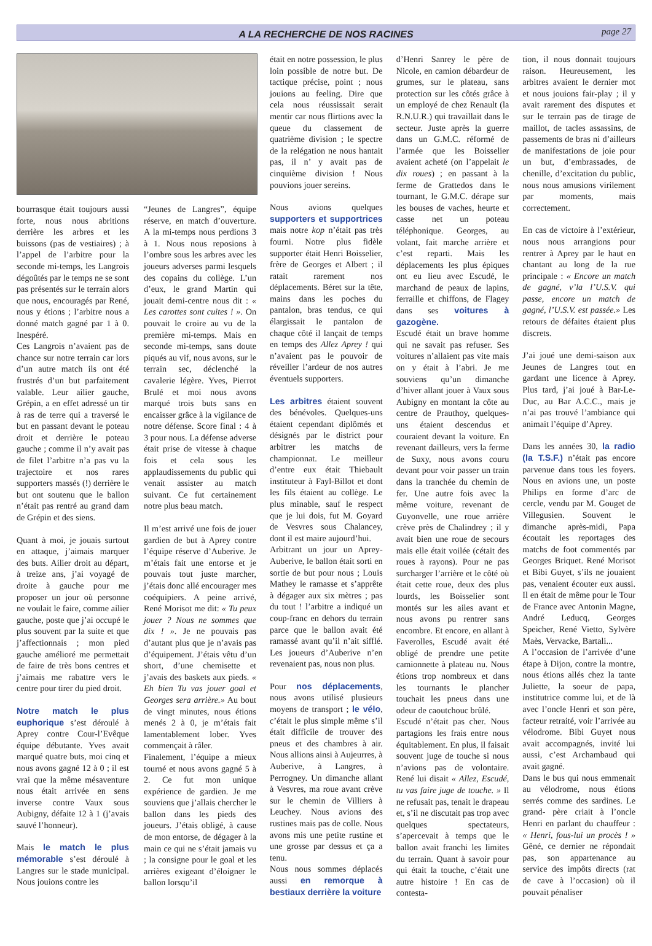A LA RECHERCHE DE NOS RACINES
page 27
bourrasque était toujours aussi forte, nous nous abritions derrière les arbres et les buissons (pas de vestiaires) ; à l’appel de l’arbitre pour la seconde mi-temps, les Langrois dégoûtés par le temps ne se sont pas présentés sur le terrain alors que nous, encouragés par René, nous y étions ; l’arbitre nous a donné match gagné par 1 à 0. Inespéré.
Ces Langrois n’avaient pas de chance sur notre terrain car lors d’un autre match ils ont été frustrés d’un but parfaitement valable. Leur ailier gauche, Grépin, a en effet adressé un tir à ras de terre qui a traversé le but en passant devant le poteau droit et derrière le poteau gauche ; comme il n’y avait pas de filet l’arbitre n’a pas vu la trajectoire et nos rares supporters massés (!) derrière le but ont soutenu que le ballon n’était pas rentré au grand dam de Grépin et des siens.
Quant à moi, je jouais surtout en attaque, j’aimais marquer des buts. Ailier droit au départ, à treize ans, j’ai voyagé de droite à gauche pour me proposer un jour où personne ne voulait le faire, comme ailier gauche, poste que j’ai occupé le plus souvent par la suite et que j’affectionnais ; mon pied gauche amélioré me permettait de faire de très bons centres et j’aimais me rabattre vers le centre pour tirer du pied droit.
Notre match le plus euphorique s’est déroulé à Aprey contre Cour-l’Evêque équipe débutante. Yves avait marqué quatre buts, moi cinq et nous avons gagné 12 à 0 ; il est vrai que la même mésaventure nous était arrivée en sens inverse contre Vaux sous Aubigny, défaite 12 à 1 (j’avais sauvé l’honneur).
Mais le match le plus mémorable s’est déroulé à Langres sur le stade municipal. Nous jouions contre les
“Jeunes de Langres”, équipe réserve, en match d’ouverture. A la mi-temps nous perdions 3 à 1. Nous nous reposions à l’ombre sous les arbres avec les joueurs adverses parmi lesquels des copains du collège. L’un d’eux, le grand Martin qui jouait demi-centre nous dit : « Les carottes sont cuites ! ». On pouvait le croire au vu de la première mi-temps. Mais en seconde mi-temps, sans doute piqués au vif, nous avons, sur le terrain sec, déclenché la cavalerie légère. Yves, Pierrot Brulé et moi nous avons marqué trois buts sans en encaisser grâce à la vigilance de notre défense. Score final : 4 à 3 pour nous. La défense adverse était prise de vitesse à chaque fois et cela sous les applaudissements du public qui venait assister au match suivant. Ce fut certainement notre plus beau match.
Il m’est arrivé une fois de jouer gardien de but à Aprey contre l’équipe réserve d’Auberive. Je m’étais fait une entorse et je pouvais tout juste marcher, j’étais donc allé encourager mes coéquipiers. A peine arrivé, René Morisot me dit: « Tu peux jouer ? Nous ne sommes que dix ! ». Je ne pouvais pas d’autant plus que je n’avais pas d’équipement. J’étais vêtu d’un short, d’une chemisette et j’avais des baskets aux pieds. « Eh bien Tu vas jouer goal et Georges sera arrière.» Au bout de vingt minutes, nous étions menés 2 à 0, je m’étais fait lamentablement lober. Yves commençait à râler.
Finalement, l’équipe a mieux tourné et nous avons gagné 5 à 2. Ce fut mon unique expérience de gardien. Je me souviens que j’allais chercher le ballon dans les pieds des joueurs. J’étais obligé, à cause de mon entorse, de dégager à la main ce qui ne s’était jamais vu ; la consigne pour le goal et les arrières exigeant d’éloigner le ballon lorsqu’il
était en notre possession, le plus loin possible de notre but. De tactique précise, point ; nous jouions au feeling. Dire que cela nous réussissait serait mentir car nous flirtions avec la queue du classement de quatrième division ; le spectre de la relégation ne nous hantait pas, il n’ y avait pas de cinquième division ! Nous pouvions jouer sereins.
Nous avions quelques supporters et supportrices mais notre kop n’était pas très fourni. Notre plus fidèle supporter était Henri Boisselier, frère de Georges et Albert ; il ratait rarement nos déplacements. Béret sur la tête, mains dans les poches du pantalon, bras tendus, ce qui élargissait le pantalon de chaque côté il lançait de temps en temps des Allez Aprey ! qui n’avaient pas le pouvoir de réveiller l’ardeur de nos autres éventuels supporters.
Les arbitres étaient souvent des bénévoles. Quelques-uns étaient cependant diplômés et désignés par le district pour arbitrer les matchs de championnat. Le meilleur d’entre eux était Thiebault instituteur à Fayl-Billot et dont les fils étaient au collège. Le plus minable, sauf le respect que je lui dois, fut M. Goyard de Vesvres sous Chalancey, dont il est maire aujourd’hui.
Arbitrant un jour un Aprey-Auberive, le ballon était sorti en sortie de but pour nous ; Louis Mathey le ramasse et s’apprête à dégager aux six mètres ; pas du tout ! l’arbitre a indiqué un coup-franc en dehors du terrain parce que le ballon avait été ramassé avant qu’il n’ait sifflé. Les joueurs d’Auberive n’en revenaient pas, nous non plus.
Pour nos déplacements, nous avons utilisé plusieurs moyens de transport ; le vélo, c’était le plus simple même s’il était difficile de trouver des pneus et des chambres à air. Nous allions ainsi à Aujeurres, à Auberive, à Langres, à Perrogney. Un dimanche allant à Vesvres, ma roue avant crève sur le chemin de Villiers à Leuchey. Nous avions des rustines mais pas de colle. Nous avons mis une petite rustine et une grosse par dessus et ça a tenu.
Nous nous sommes déplacés aussi en remorque à bestiaux derrière la voiture
d’Henri Sanrey le père de Nicole, en camion débardeur de grumes, sur le plateau, sans protection sur les côtés grâce à un employé de chez Renault (la R.N.U.R.) qui travaillait dans le secteur. Juste après la guerre dans un G.M.C. réformé de l’armée que les Boisselier avaient acheté (on l’appelait le dix roues) ; en passant à la ferme de Grattedos dans le tournant, le G.M.C. dérape sur les bouses de vaches, heurte et casse net un poteau téléphonique. Georges, au volant, fait marche arrière et c’est reparti. Mais les déplacements les plus épiques ont eu lieu avec Escudé, le marchand de peaux de lapins, ferraille et chiffons, de Flagey dans ses voitures à gazogène.
Escudé était un brave homme qui ne savait pas refuser. Ses voitures n’allaient pas vite mais on y était à l’abri. Je me souviens qu’un dimanche d’hiver allant jouer à Vaux sous Aubigny en montant la côte au centre de Prauthoy, quelques-uns étaient descendus et couraient devant la voiture. En revenant dailleurs, vers la ferme de Suxy, nous avons couru devant pour voir passer un train dans la tranchée du chemin de fer. Une autre fois avec la même voiture, revenant de Guyonvelle, une roue arrière crève près de Chalindrey ; il y avait bien une roue de secours mais elle était voilée (cétait des roues à rayons). Pour ne pas surcharger l’arrière et le côté où était cette roue, deux des plus lourds, les Boisselier sont montés sur les ailes avant et nous avons pu rentrer sans encombre. Et encore, en allant à Faverolles, Escudé avait été obligé de prendre une petite camionnette à plateau nu. Nous étions trop nombreux et dans les tournants le plancher touchait les pneus dans une odeur de caoutchouc brûlé.
Escudé n’était pas cher. Nous partagions les frais entre nous équitablement. En plus, il faisait souvent juge de touche si nous n’avions pas de volontaire. René lui disait « Allez, Escudé, tu vas faire juge de touche. » Il ne refusait pas, tenait le drapeau et, s’il ne discutait pas trop avec quelques spectateurs, s’apercevait à temps que le ballon avait franchi les limites du terrain. Quant à savoir pour qui était la touche, c’était une autre histoire ! En cas de contesta-
tion, il nous donnait toujours raison. Heureusement, les arbitres avaient le dernier mot et nous jouions fair-play ; il y avait rarement des disputes et sur le terrain pas de tirage de maillot, de tacles assassins, de passements de bras ni d’ailleurs de manifestations de joie pour un but, d’embrassades, de chenille, d’excitation du public, nous nous amusions virilement par moments, mais correctement.
En cas de victoire à l’extérieur, nous nous arrangions pour rentrer à Aprey par le haut en chantant au long de la rue principale : « Encore un match de gagné, v’la l’U.S.V. qui passe, encore un match de gagné, l’U.S.V. est passée.» Les retours de défaites étaient plus discrets.
J’ai joué une demi-saison aux Jeunes de Langres tout en gardant une licence à Aprey. Plus tard, j’ai joué à Bar-Le-Duc, au Bar A.C.C., mais je n’ai pas trouvé l’ambiance qui animait l’équipe d’Aprey.
Dans les années 30, la radio (la T.S.F.) n’était pas encore parvenue dans tous les foyers. Nous en avions une, un poste Philips en forme d’arc de cercle, vendu par M. Gouget de Villegusien. Souvent le dimanche après-midi, Papa écoutait les reportages des matchs de foot commentés par Georges Briquet. René Morisot et Bibi Guyet, s’ils ne jouaient pas, venaient écouter eux aussi. Il en était de même pour le Tour de France avec Antonin Magne, André Leducq, Georges Speicher, René Vietto, Sylvère Maès, Vervacke, Bartali...
A l’occasion de l’arrivée d’une étape à Dijon, contre la montre, nous étions allés chez la tante Juliette, la soeur de papa, institutrice comme lui, et de là avec l’oncle Henri et son père, facteur retraité, voir l’arrivée au vélodrome. Bibi Guyet nous avait accompagnés, invité lui aussi, c’est Archambaud qui avait gagné.
Dans le bus qui nous emmenait au vélodrome, nous étions serrés comme des sardines. Le grand- père criait à l’oncle Henri en parlant du chauffeur : « Henri, fous-lui un procès ! » Gêné, ce dernier ne répondait pas, son appartenance au service des impôts directs (rat de cave à l’occasion) où il pouvait pénaliser